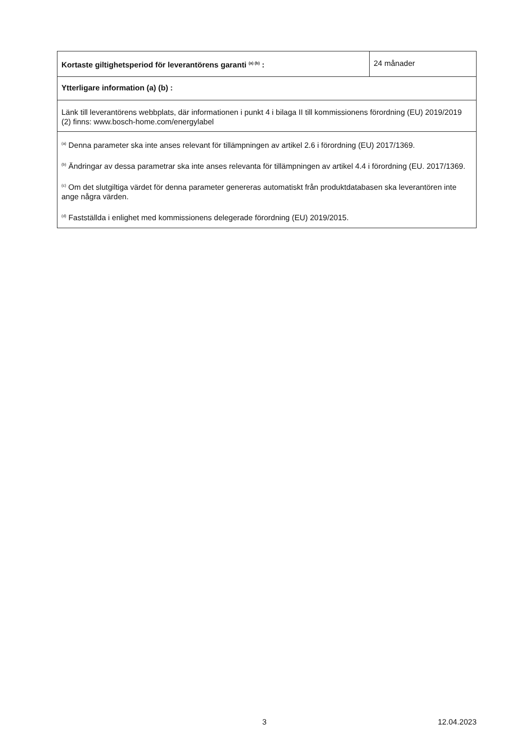| Kortaste giltighetsperiod för leverantörens garanti <sup>(a) (b)</sup> : | 24 månader |
| Ytterligare information (a) (b) : | |
| Länk till leverantörens webbplats, där informationen i punkt 4 i bilaga II till kommissionens förordning (EU) 2019/2019 (2) finns: www.bosch-home.com/energylabel | |
| <sup>(a)</sup> Denna parameter ska inte anses relevant för tillämpningen av artikel 2.6 i förordning (EU) 2017/1369. <sup>(b)</sup> Ändringar av dessa parametrar ska inte anses relevanta för tillämpningen av artikel 4.4 i förordning (EU. 2017/1369. <sup>(c)</sup> Om det slutgiltiga värdet för denna parameter genereras automatiskt från produktdatabasen ska leverantören inte ange några värden. <sup>(d)</sup> Fastställda i enlighet med kommissionens delegerade förordning (EU) 2019/2015. | |
3 12.04.2023